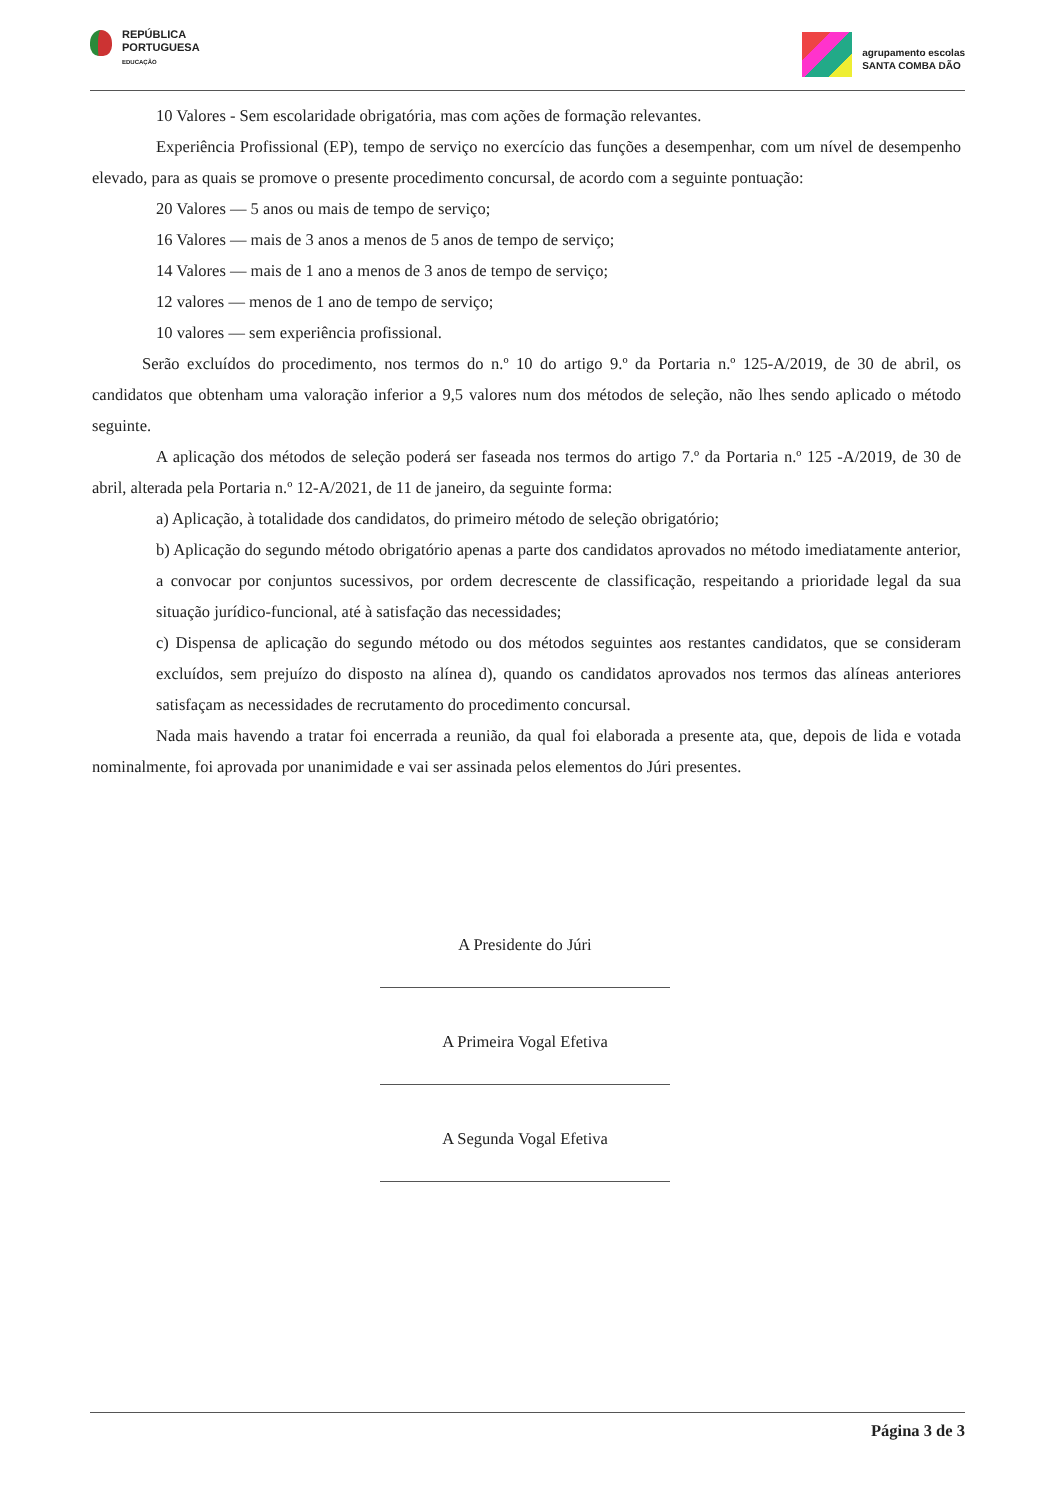REPÚBLICA
PORTUGUESA
EDUCAÇÃO
agrupamento escolas
SANTA COMBA DÃO
10 Valores - Sem escolaridade obrigatória, mas com ações de formação relevantes.
Experiência Profissional (EP), tempo de serviço no exercício das funções a desempenhar, com um nível de desempenho elevado, para as quais se promove o presente procedimento concursal, de acordo com a seguinte pontuação:
20 Valores — 5 anos ou mais de tempo de serviço;
16 Valores — mais de 3 anos a menos de 5 anos de tempo de serviço;
14 Valores — mais de 1 ano a menos de 3 anos de tempo de serviço;
12 valores — menos de 1 ano de tempo de serviço;
10 valores — sem experiência profissional.
Serão excluídos do procedimento, nos termos do n.º 10 do artigo 9.º da Portaria n.º 125-A/2019, de 30 de abril, os candidatos que obtenham uma valoração inferior a 9,5 valores num dos métodos de seleção, não lhes sendo aplicado o método seguinte.
A aplicação dos métodos de seleção poderá ser faseada nos termos do artigo 7.º da Portaria n.º 125 -A/2019, de 30 de abril, alterada pela Portaria n.º 12-A/2021, de 11 de janeiro, da seguinte forma:
a) Aplicação, à totalidade dos candidatos, do primeiro método de seleção obrigatório;
b) Aplicação do segundo método obrigatório apenas a parte dos candidatos aprovados no método imediatamente anterior, a convocar por conjuntos sucessivos, por ordem decrescente de classificação, respeitando a prioridade legal da sua situação jurídico-funcional, até à satisfação das necessidades;
c) Dispensa de aplicação do segundo método ou dos métodos seguintes aos restantes candidatos, que se consideram excluídos, sem prejuízo do disposto na alínea d), quando os candidatos aprovados nos termos das alíneas anteriores satisfaçam as necessidades de recrutamento do procedimento concursal.
Nada mais havendo a tratar foi encerrada a reunião, da qual foi elaborada a presente ata, que, depois de lida e votada nominalmente, foi aprovada por unanimidade e vai ser assinada pelos elementos do Júri presentes.
A Presidente do Júri
A Primeira Vogal Efetiva
A Segunda Vogal Efetiva
Página 3 de 3